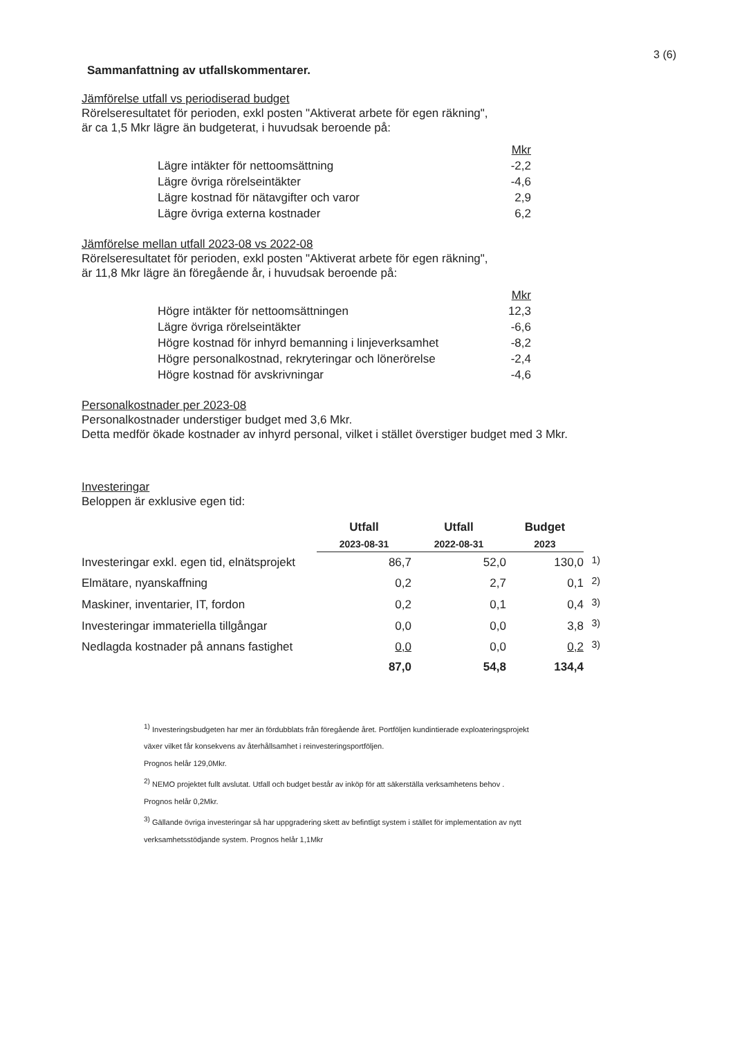3 (6)
Sammanfattning av utfallskommentarer.
Jämförelse utfall vs periodiserad budget
Rörelseresultatet för perioden, exkl posten "Aktiverat arbete för egen räkning",
är ca 1,5 Mkr lägre än budgeterat, i huvudsak beroende på:
| | Mkr |
| Lägre intäkter för nettoomsättning | -2,2 |
| Lägre övriga rörelseintäkter | -4,6 |
| Lägre kostnad för nätavgifter och varor | 2,9 |
| Lägre övriga externa kostnader | 6,2 |
Jämförelse mellan utfall 2023-08 vs 2022-08
Rörelseresultatet för perioden, exkl posten "Aktiverat arbete för egen räkning",
är 11,8 Mkr lägre än föregående år, i huvudsak beroende på:
| | Mkr |
| Högre intäkter för nettoomsättningen | 12,3 |
| Lägre övriga rörelseintäkter | -6,6 |
| Högre kostnad för inhyrd bemanning i linjeverksamhet | -8,2 |
| Högre personalkostnad, rekryteringar och lönerörelse | -2,4 |
| Högre kostnad för avskrivningar | -4,6 |
Personalkostnader per 2023-08
Personalkostnader understiger budget med 3,6 Mkr.
Detta medför ökade kostnader av inhyrd personal, vilket i stället överstiger budget med 3 Mkr.
Investeringar
Beloppen är exklusive egen tid:
| | Utfall | Utfall | Budget | |
| --- | --- | --- | --- | --- |
| | 2023-08-31 | 2022-08-31 | 2023 | |
| Investeringar exkl. egen tid, elnätsprojekt | 86,7 | 52,0 | 130,0 | <sup>1)</sup> |
| Elmätare, nyanskaffning | 0,2 | 2,7 | 0,1 | <sup>2)</sup> |
| Maskiner, inventarier, IT, fordon | 0,2 | 0,1 | 0,4 | <sup>3)</sup> |
| Investeringar immateriella tillgångar | 0,0 | 0,0 | 3,8 | <sup>3)</sup> |
| Nedlagda kostnader på annans fastighet | 0,0 | 0,0 | 0,2 | <sup>3)</sup> |
| | 87,0 | 54,8 | 134,4 | |
<sup>1)</sup> Investeringsbudgeten har mer än fördubblats från föregående året. Portföljen kundintierade exploateringsprojekt
växer vilket får konsekvens av återhållsamhet i reinvesteringsportföljen.
Prognos helår 129,0Mkr.
<sup>2)</sup> NEMO projektet fullt avslutat. Utfall och budget består av inköp för att säkerställa verksamhetens behov .
Prognos helår 0,2Mkr.
<sup>3)</sup> Gällande övriga investeringar så har uppgradering skett av befintligt system i stället för implementation av nytt
verksamhetsstödjande system. Prognos helår 1,1Mkr